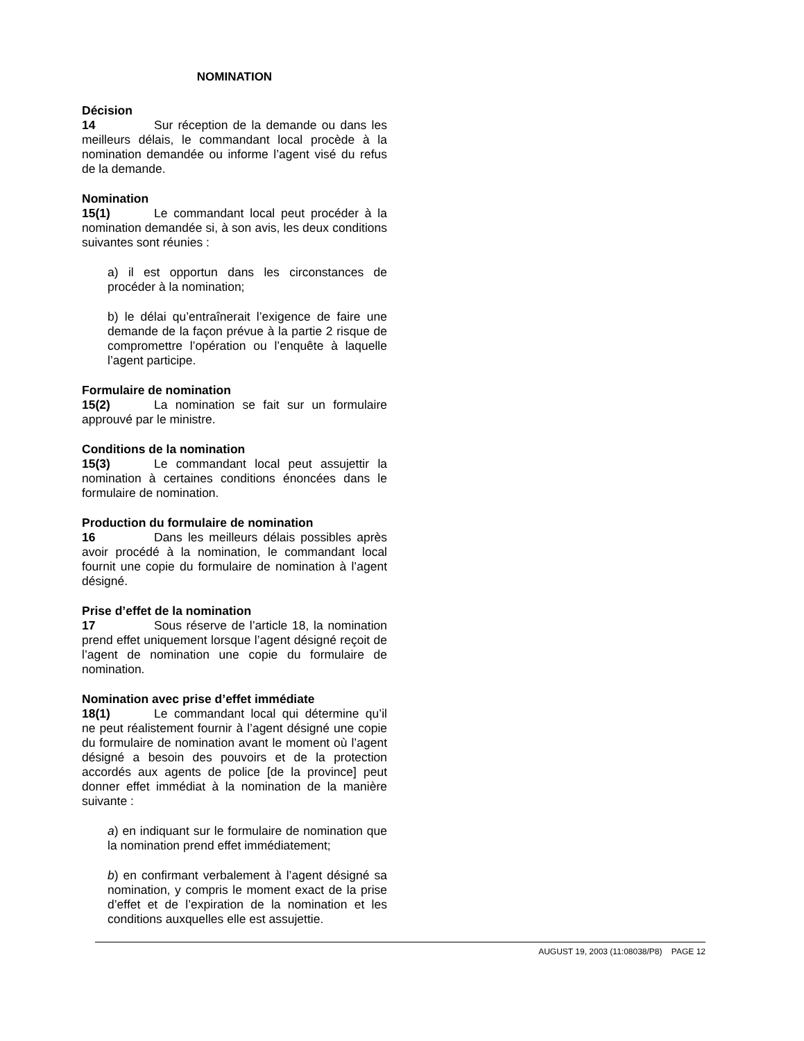NOMINATION
Décision
14 Sur réception de la demande ou dans les meilleurs délais, le commandant local procède à la nomination demandée ou informe l’agent visé du refus de la demande.
Nomination
15(1) Le commandant local peut procéder à la nomination demandée si, à son avis, les deux conditions suivantes sont réunies :
a) il est opportun dans les circonstances de procéder à la nomination;
b) le délai qu’entraînerait l’exigence de faire une demande de la façon prévue à la partie 2 risque de compromettre l’opération ou l’enquête à laquelle l’agent participe.
Formulaire de nomination
15(2) La nomination se fait sur un formulaire approuvé par le ministre.
Conditions de la nomination
15(3) Le commandant local peut assujettir la nomination à certaines conditions énoncées dans le formulaire de nomination.
Production du formulaire de nomination
16 Dans les meilleurs délais possibles après avoir procédé à la nomination, le commandant local fournit une copie du formulaire de nomination à l’agent désigné.
Prise d’effet de la nomination
17 Sous réserve de l’article 18, la nomination prend effet uniquement lorsque l’agent désigné reçoit de l’agent de nomination une copie du formulaire de nomination.
Nomination avec prise d’effet immédiate
18(1) Le commandant local qui détermine qu’il ne peut réalistement fournir à l’agent désigné une copie du formulaire de nomination avant le moment où l’agent désigné a besoin des pouvoirs et de la protection accordés aux agents de police [de la province] peut donner effet immédiat à la nomination de la manière suivante :
a) en indiquant sur le formulaire de nomination que la nomination prend effet immédiatement;
b) en confirmant verbalement à l’agent désigné sa nomination, y compris le moment exact de la prise d’effet et de l’expiration de la nomination et les conditions auxquelles elle est assujettie.
AUGUST 19, 2003 (11:08038/P8) PAGE 12